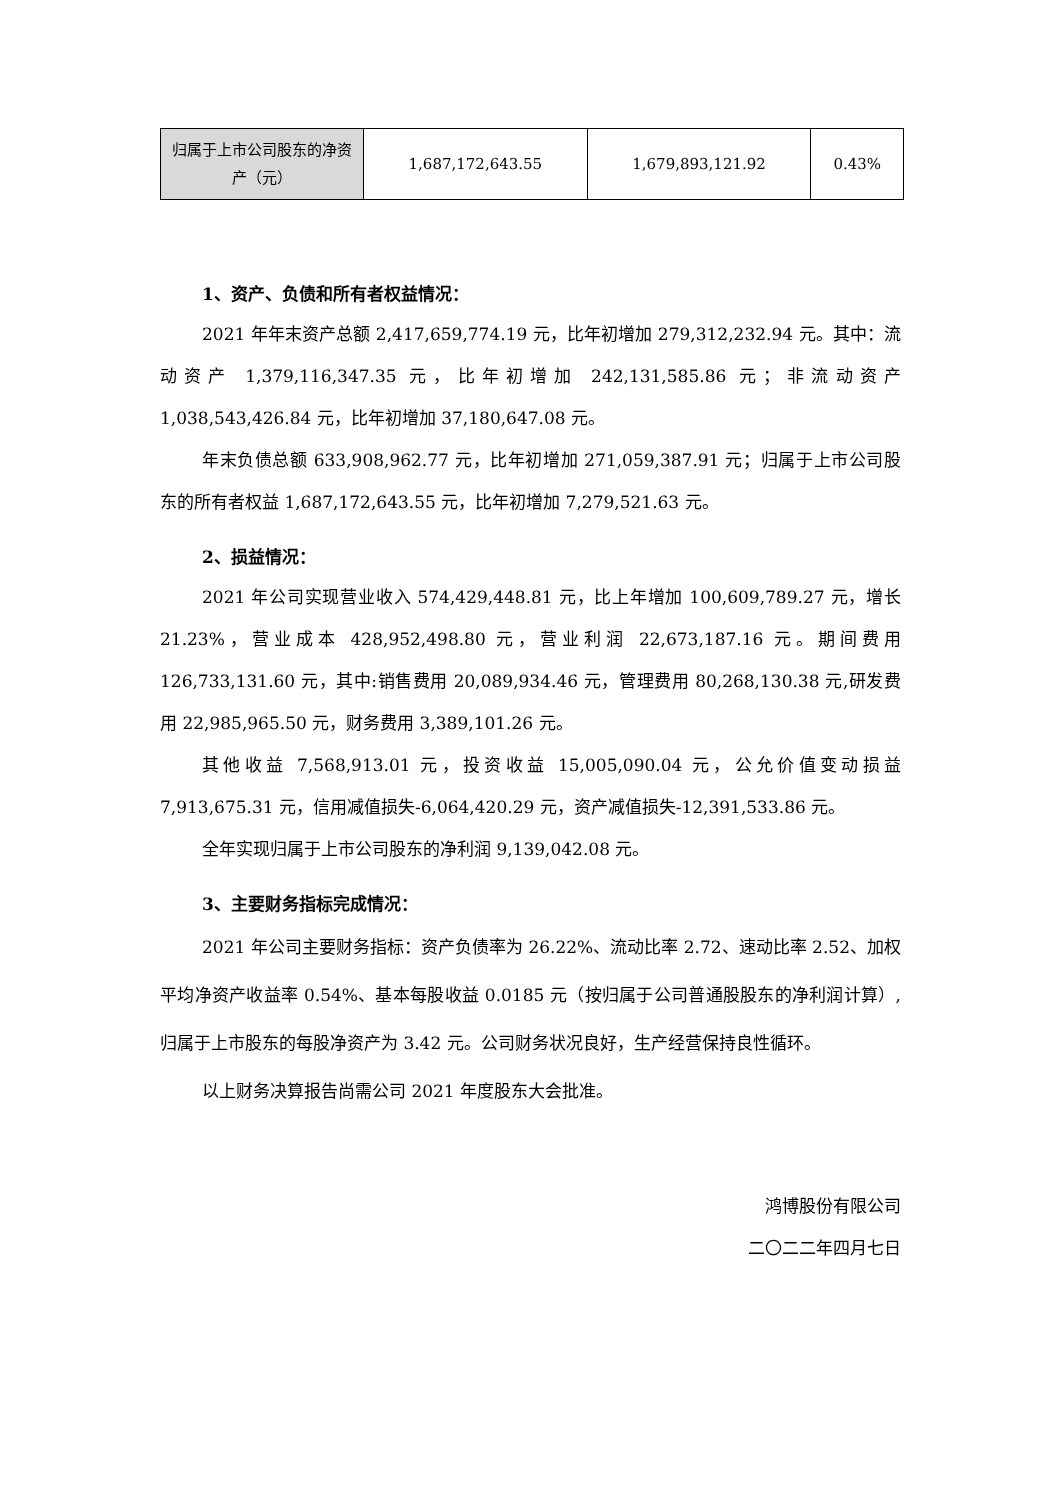| 归属于上市公司股东的净资产（元） | 1,687,172,643.55 | 1,679,893,121.92 | 0.43% |
1、资产、负债和所有者权益情况：
2021 年年末资产总额 2,417,659,774.19 元，比年初增加 279,312,232.94 元。其中：流动资产 1,379,116,347.35 元，比年初增加 242,131,585.86 元；非流动资产 1,038,543,426.84 元，比年初增加 37,180,647.08 元。
年末负债总额 633,908,962.77 元，比年初增加 271,059,387.91 元；归属于上市公司股东的所有者权益 1,687,172,643.55 元，比年初增加 7,279,521.63 元。
2、损益情况：
2021 年公司实现营业收入 574,429,448.81 元，比上年增加 100,609,789.27 元，增长 21.23%，营业成本 428,952,498.80 元，营业利润 22,673,187.16 元。期间费用 126,733,131.60 元，其中:销售费用 20,089,934.46 元，管理费用 80,268,130.38 元,研发费用 22,985,965.50 元，财务费用 3,389,101.26 元。
其他收益 7,568,913.01 元，投资收益 15,005,090.04 元，公允价值变动损益 7,913,675.31 元，信用减值损失-6,064,420.29 元，资产减值损失-12,391,533.86 元。
全年实现归属于上市公司股东的净利润 9,139,042.08 元。
3、主要财务指标完成情况：
2021 年公司主要财务指标：资产负债率为 26.22%、流动比率 2.72、速动比率 2.52、加权平均净资产收益率 0.54%、基本每股收益 0.0185 元（按归属于公司普通股股东的净利润计算）,归属于上市股东的每股净资产为 3.42 元。公司财务状况良好，生产经营保持良性循环。
以上财务决算报告尚需公司 2021 年度股东大会批准。
鸿博股份有限公司
二〇二二年四月七日